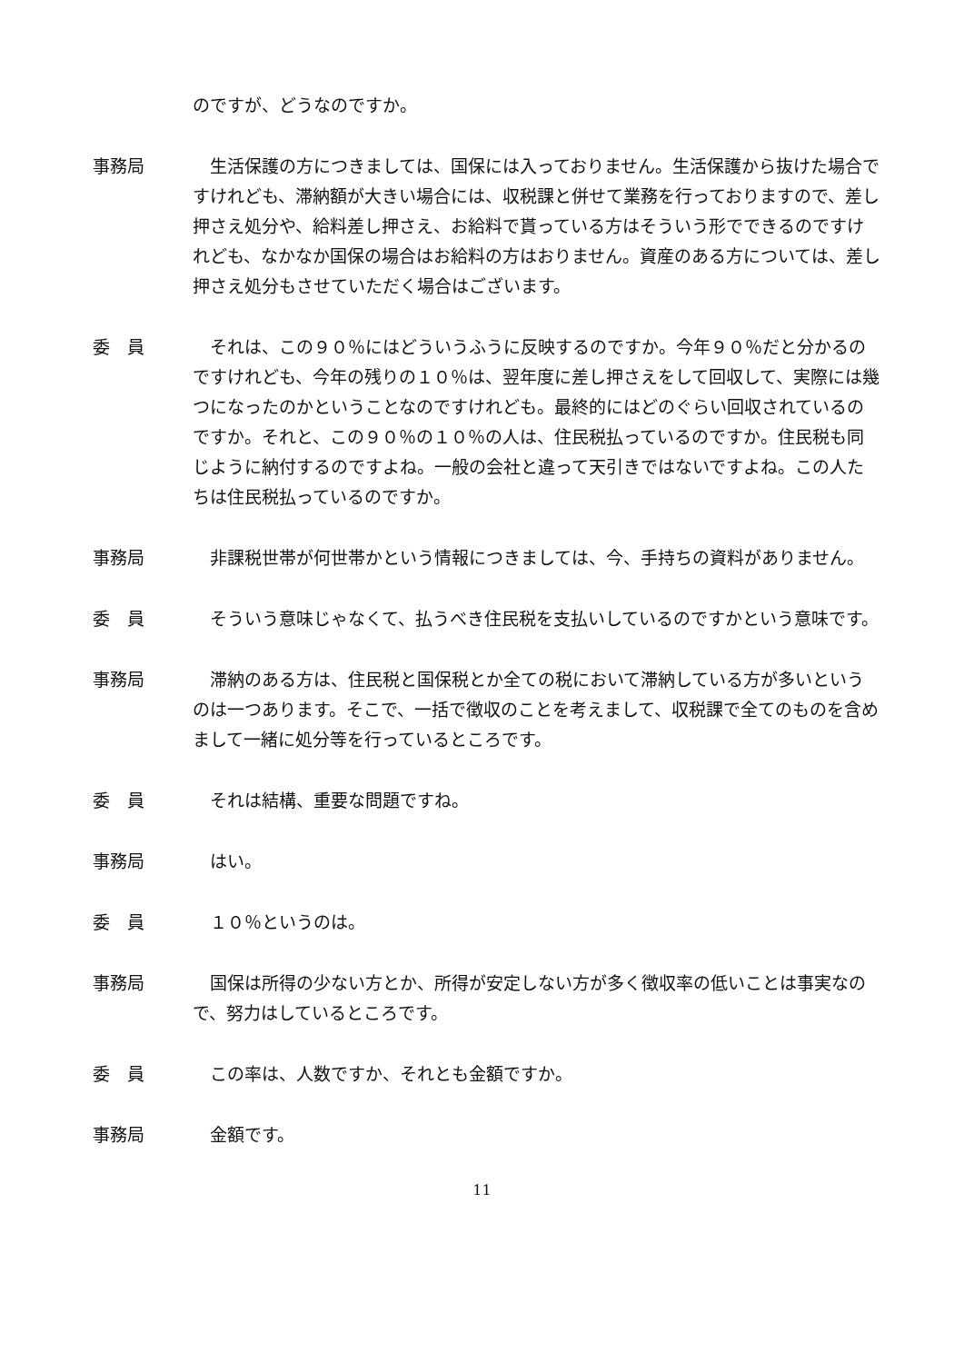のですが、どうなのですか。
事務局 　生活保護の方につきましては、国保には入っておりません。生活保護から抜けた場合ですけれども、滞納額が大きい場合には、収税課と併せて業務を行っておりますので、差し押さえ処分や、給料差し押さえ、お給料で貰っている方はそういう形でできるのですけれども、なかなか国保の場合はお給料の方はおりません。資産のある方については、差し押さえ処分もさせていただく場合はございます。
委　員 　それは、この９０％にはどういうふうに反映するのですか。今年９０％だと分かるのですけれども、今年の残りの１０％は、翌年度に差し押さえをして回収して、実際には幾つになったのかということなのですけれども。最終的にはどのぐらい回収されているのですか。それと、この９０％の１０％の人は、住民税払っているのですか。住民税も同じように納付するのですよね。一般の会社と違って天引きではないですよね。この人たちは住民税払っているのですか。
事務局 　非課税世帯が何世帯かという情報につきましては、今、手持ちの資料がありません。
委　員 　そういう意味じゃなくて、払うべき住民税を支払いしているのですかという意味です。
事務局 　滞納のある方は、住民税と国保税とか全ての税において滞納している方が多いというのは一つあります。そこで、一括で徴収のことを考えまして、収税課で全てのものを含めまして一緒に処分等を行っているところです。
委　員 　それは結構、重要な問題ですね。
事務局 　はい。
委　員 　１０％というのは。
事務局 　国保は所得の少ない方とか、所得が安定しない方が多く徴収率の低いことは事実なので、努力はしているところです。
委　員 　この率は、人数ですか、それとも金額ですか。
事務局 　金額です。
11